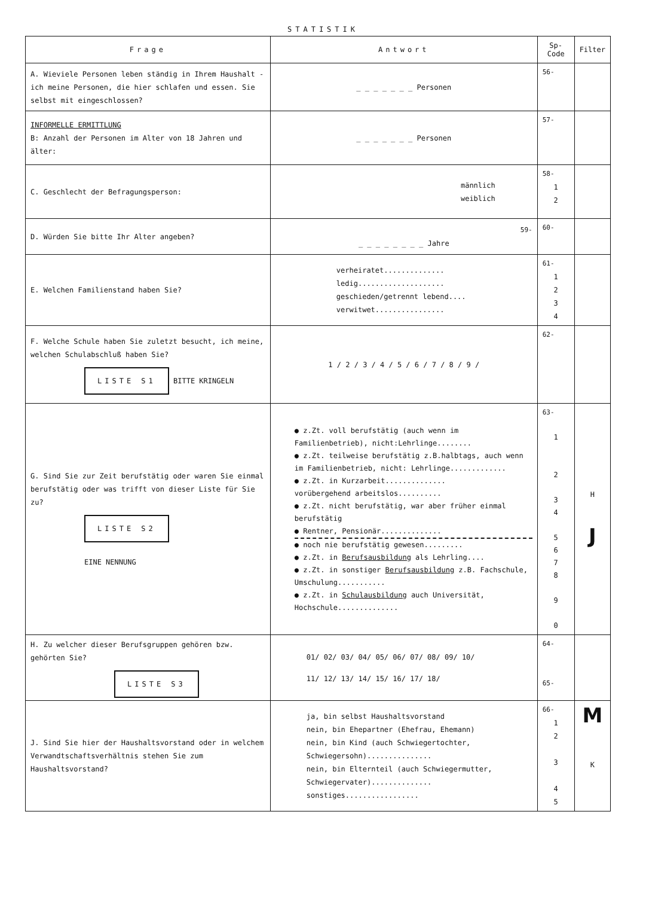STATISTIK
| Frage | Antwort | Sp-Code | Filter |
| --- | --- | --- | --- |
| A. Wieviele Personen leben ständig in Ihrem Haushalt - ich meine Personen, die hier schlafen und essen. Sie selbst mit eingeschlossen? | _ _ _ _ _ _ _ Personen | 56- | |
| INFORMELLE ERMITTLUNG B: Anzahl der Personen im Alter von 18 Jahren und älter: | _ _ _ _ _ _ _ Personen | 57- | |
| C. Geschlecht der Befragungsperson: | männlich weiblich | 58- 1 2 | |
| D. Würden Sie bitte Ihr Alter angeben? | 59- _ _ _ _ _ _ _ _ Jahre | 60- | |
| E. Welchen Familienstand haben Sie? | verheiratet.............. ledig.................... geschieden/getrennt lebend.... verwitwet................ | 61- 1 2 3 4 | |
| F. Welche Schule haben Sie zuletzt besucht, ich meine, welchen Schulabschluß haben Sie? LISTE S1 BITTE KRINGELN | 1 / 2 / 3 / 4 / 5 / 6 / 7 / 8 / 9 / | 62- | |
| G. Sind Sie zur Zeit berufstätig oder waren Sie einmal berufstätig oder was trifft von dieser Liste für Sie zu? LISTE S2 EINE NENNUNG | ● z.Zt. voll berufstätig (auch wenn im Familienbetrieb), nicht:Lehrlinge........ ● z.Zt. teilweise berufstätig z.B.halbtags, auch wenn im Familienbetrieb, nicht: Lehrlinge............. ● z.Zt. in Kurzarbeit.............. vorübergehend arbeitslos.......... ● z.Zt. nicht berufstätig, war aber früher einmal berufstätig ● Rentner, Pensionär.............. ● noch nie berufstätig gewesen......... ● z.Zt. in Berufsausbildung als Lehrling.... ● z.Zt. in sonstiger Berufsausbildung z.B. Fachschule, Umschulung........... ● z.Zt. in Schulausbildung auch Universität, Hochschule.............. | 63- 1 2 3 4 5 6 7 8 9 0 | H J |
| H. Zu welcher dieser Berufsgruppen gehören bzw. gehörten Sie? LISTE S3 | 01/ 02/ 03/ 04/ 05/ 06/ 07/ 08/ 09/ 10/ 11/ 12/ 13/ 14/ 15/ 16/ 17/ 18/ | 64- 65- | |
| J. Sind Sie hier der Haushaltsvorstand oder in welchem Verwandtschaftsverhältnis stehen Sie zum Haushaltsvorstand? | ja, bin selbst Haushaltsvorstand nein, bin Ehepartner (Ehefrau, Ehemann) nein, bin Kind (auch Schwiegertochter, Schwiegersohn)............... nein, bin Elternteil (auch Schwiegermutter, Schwiegervater).............. sonstiges................. | 66- 1 2 3 4 5 | M K |